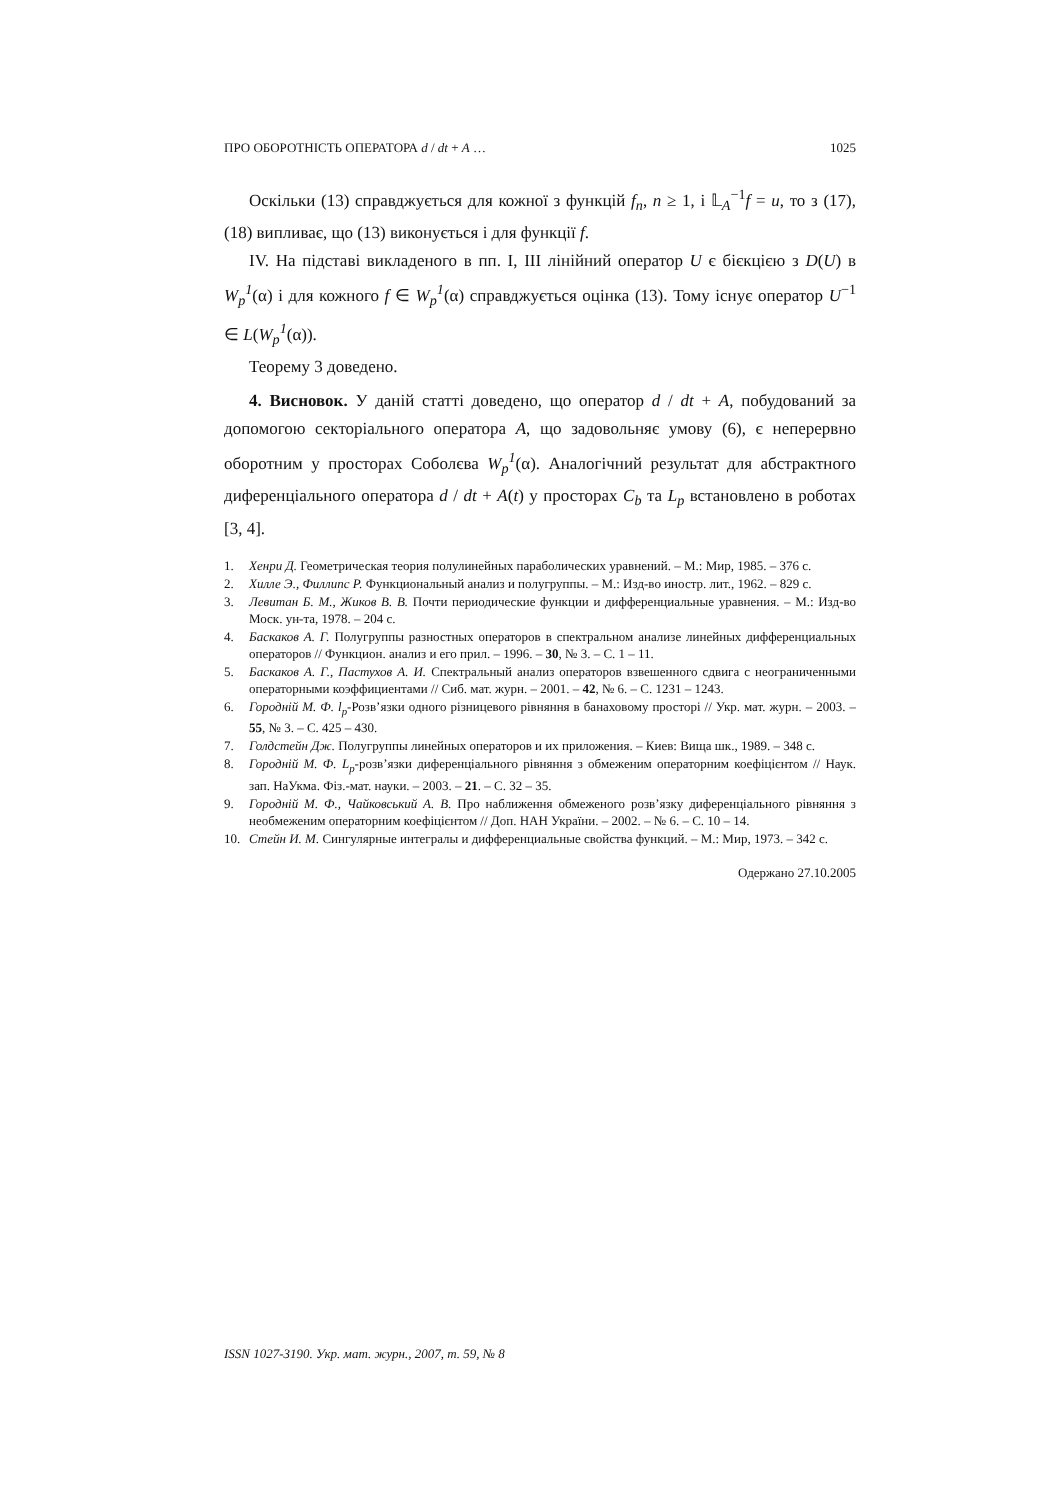ПРО ОБОРОТНІСТЬ ОПЕРАТОРА d / dt + A … 1025
Оскільки (13) справджується для кожної з функцій f<sub>n</sub>, n ≥ 1, і 𝕃<sub>A</sub><sup>−1</sup>f = u, то з (17), (18) випливає, що (13) виконується і для функції f.
IV. На підставі викладеного в пп. I, III лінійний оператор U є бієкцією з D(U) в W<sub>p</sub><sup>1</sup>(α) і для кожного f ∈ W<sub>p</sub><sup>1</sup>(α) справджується оцінка (13). Тому існує оператор U<sup>−1</sup> ∈ L(W<sub>p</sub><sup>1</sup>(α)).
Теорему 3 доведено.
4. Висновок. У даній статті доведено, що оператор d / dt + A, побудований за допомогою секторіального оператора A, що задовольняє умову (6), є неперервно оборотним у просторах Соболєва W<sub>p</sub><sup>1</sup>(α). Аналогічний результат для абстрактного диференціального оператора d / dt + A(t) у просторах C<sub>b</sub> та L<sub>p</sub> встановлено в роботах [3, 4].
1. Хенри Д. Геометрическая теория полулинейных параболических уравнений. – М.: Мир, 1985. – 376 с.
2. Хилле Э., Филлипс Р. Функциональный анализ и полугруппы. – М.: Изд-во иностр. лит., 1962. – 829 с.
3. Левитан Б. М., Жиков В. В. Почти периодические функции и дифференциальные уравнения. – М.: Изд-во Моск. ун-та, 1978. – 204 с.
4. Баскаков А. Г. Полугруппы разностных операторов в спектральном анализе линейных дифференциальных операторов // Функцион. анализ и его прил. – 1996. – 30, № 3. – С. 1 – 11.
5. Баскаков А. Г., Пастухов А. И. Спектральный анализ операторов взвешенного сдвига с неограниченными операторными коэффициентами // Сиб. мат. журн. – 2001. – 42, № 6. – С. 1231 – 1243.
6. Городній М. Ф. l<sub>p</sub>-Розв’язки одного різницевого рівняння в банаховому просторі // Укр. мат. журн. – 2003. – 55, № 3. – С. 425 – 430.
7. Голдстейн Дж. Полугруппы линейных операторов и их приложения. – Киев: Вища шк., 1989. – 348 с.
8. Городній М. Ф. L<sub>p</sub>-розв’язки диференціального рівняння з обмеженим операторним коефіцієнтом // Наук. зап. НаУкма. Фіз.-мат. науки. – 2003. – 21. – С. 32 – 35.
9. Городній М. Ф., Чайковський А. В. Про наближення обмеженого розв’язку диференціального рівняння з необмеженим операторним коефіцієнтом // Доп. НАН України. – 2002. – № 6. – С. 10 – 14.
10. Стейн И. М. Сингулярные интегралы и дифференциальные свойства функций. – М.: Мир, 1973. – 342 с.
Одержано 27.10.2005
ISSN 1027-3190. Укр. мат. журн., 2007, т. 59, № 8